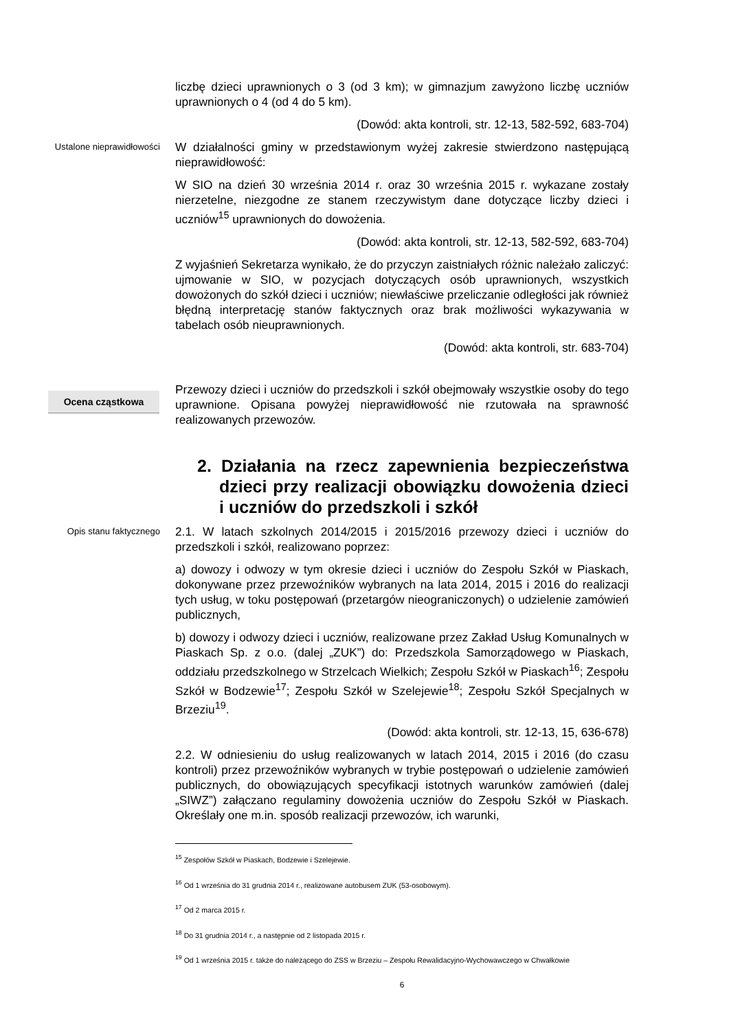liczbę dzieci uprawnionych o 3 (od 3 km); w gimnazjum zawyżono liczbę uczniów uprawnionych o 4 (od 4 do 5 km).
(Dowód: akta kontroli, str. 12-13, 582-592, 683-704)
Ustalone nieprawidłowości
W działalności gminy w przedstawionym wyżej zakresie stwierdzono następującą nieprawidłowość:
W SIO na dzień 30 września 2014 r. oraz 30 września 2015 r. wykazane zostały nierzetelne, niezgodne ze stanem rzeczywistym dane dotyczące liczby dzieci i uczniów<sup>15</sup> uprawnionych do dowożenia.
(Dowód: akta kontroli, str. 12-13, 582-592, 683-704)
Z wyjaśnień Sekretarza wynikało, że do przyczyn zaistniałych różnic należało zaliczyć: ujmowanie w SIO, w pozycjach dotyczących osób uprawnionych, wszystkich dowożonych do szkół dzieci i uczniów; niewłaściwe przeliczanie odległości jak również błędną interpretację stanów faktycznych oraz brak możliwości wykazywania w tabelach osób nieuprawnionych.
(Dowód: akta kontroli, str. 683-704)
Ocena cząstkowa
Przewozy dzieci i uczniów do przedszkoli i szkół obejmowały wszystkie osoby do tego uprawnione. Opisana powyżej nieprawidłowość nie rzutowała na sprawność realizowanych przewozów.
2. Działania na rzecz zapewnienia bezpieczeństwa dzieci przy realizacji obowiązku dowożenia dzieci i uczniów do przedszkoli i szkół
Opis stanu faktycznego
2.1. W latach szkolnych 2014/2015 i 2015/2016 przewozy dzieci i uczniów do przedszkoli i szkół, realizowano poprzez:
a) dowozy i odwozy w tym okresie dzieci i uczniów do Zespołu Szkół w Piaskach, dokonywane przez przewoźników wybranych na lata 2014, 2015 i 2016 do realizacji tych usług, w toku postępowań (przetargów nieograniczonych) o udzielenie zamówień publicznych,
b) dowozy i odwozy dzieci i uczniów, realizowane przez Zakład Usług Komunalnych w Piaskach Sp. z o.o. (dalej „ZUK”) do: Przedszkola Samorządowego w Piaskach, oddziału przedszkolnego w Strzelcach Wielkich; Zespołu Szkół w Piaskach<sup>16</sup>; Zespołu Szkół w Bodzewie<sup>17</sup>; Zespołu Szkół w Szelejewie<sup>18</sup>; Zespołu Szkół Specjalnych w Brzeziu<sup>19</sup>.
(Dowód: akta kontroli, str. 12-13, 15, 636-678)
2.2. W odniesieniu do usług realizowanych w latach 2014, 2015 i 2016 (do czasu kontroli) przez przewoźników wybranych w trybie postępowań o udzielenie zamówień publicznych, do obowiązujących specyfikacji istotnych warunków zamówień (dalej „SIWZ”) załączano regulaminy dowożenia uczniów do Zespołu Szkół w Piaskach. Określały one m.in. sposób realizacji przewozów, ich warunki,
<sup>15</sup> Zespołów Szkół w Piaskach, Bodzewie i Szelejewie.
<sup>16</sup> Od 1 września do 31 grudnia 2014 r., realizowane autobusem ZUK (53-osobowym).
<sup>17</sup> Od 2 marca 2015 r.
<sup>18</sup> Do 31 grudnia 2014 r., a następnie od 2 listopada 2015 r.
<sup>19</sup> Od 1 września 2015 r. także do należącego do ZSS w Brzeziu – Zespołu Rewalidacyjno-Wychowawczego w Chwałkowie
6